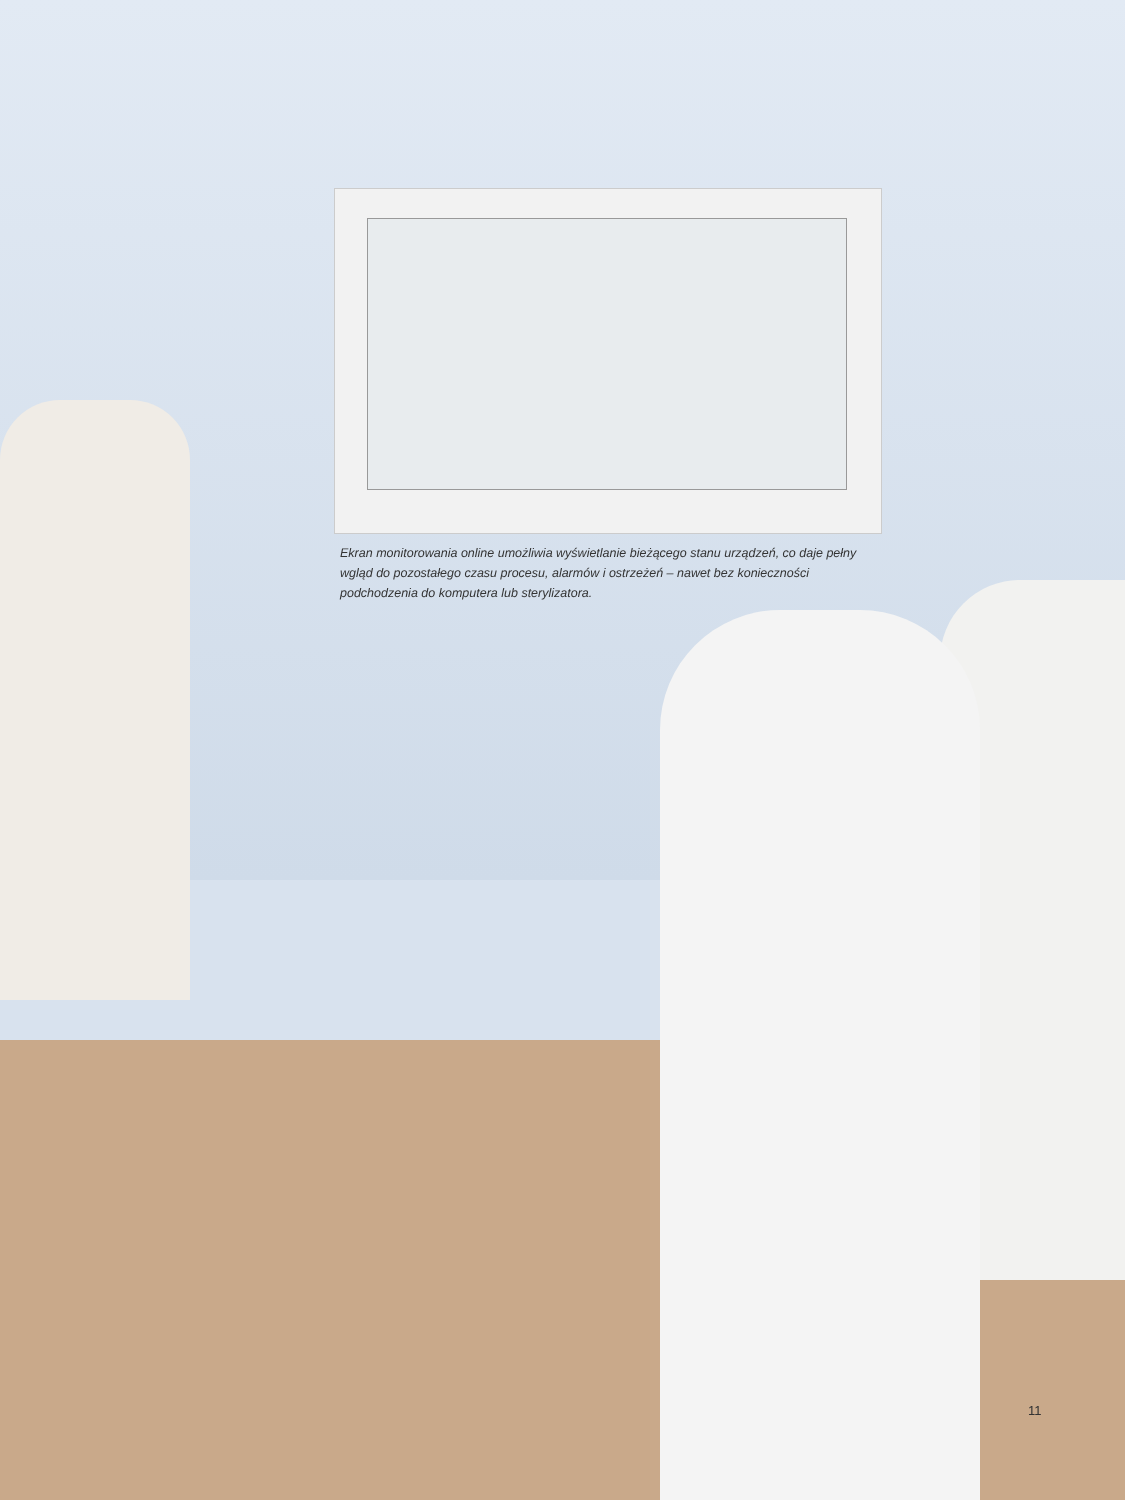Ekran monitorowania online umożliwia wyświetlanie bieżącego stanu urządzeń, co daje pełny wgląd do pozostałego czasu procesu, alarmów i ostrzeżeń – nawet bez konieczności podchodzenia do komputera lub sterylizatora.
11